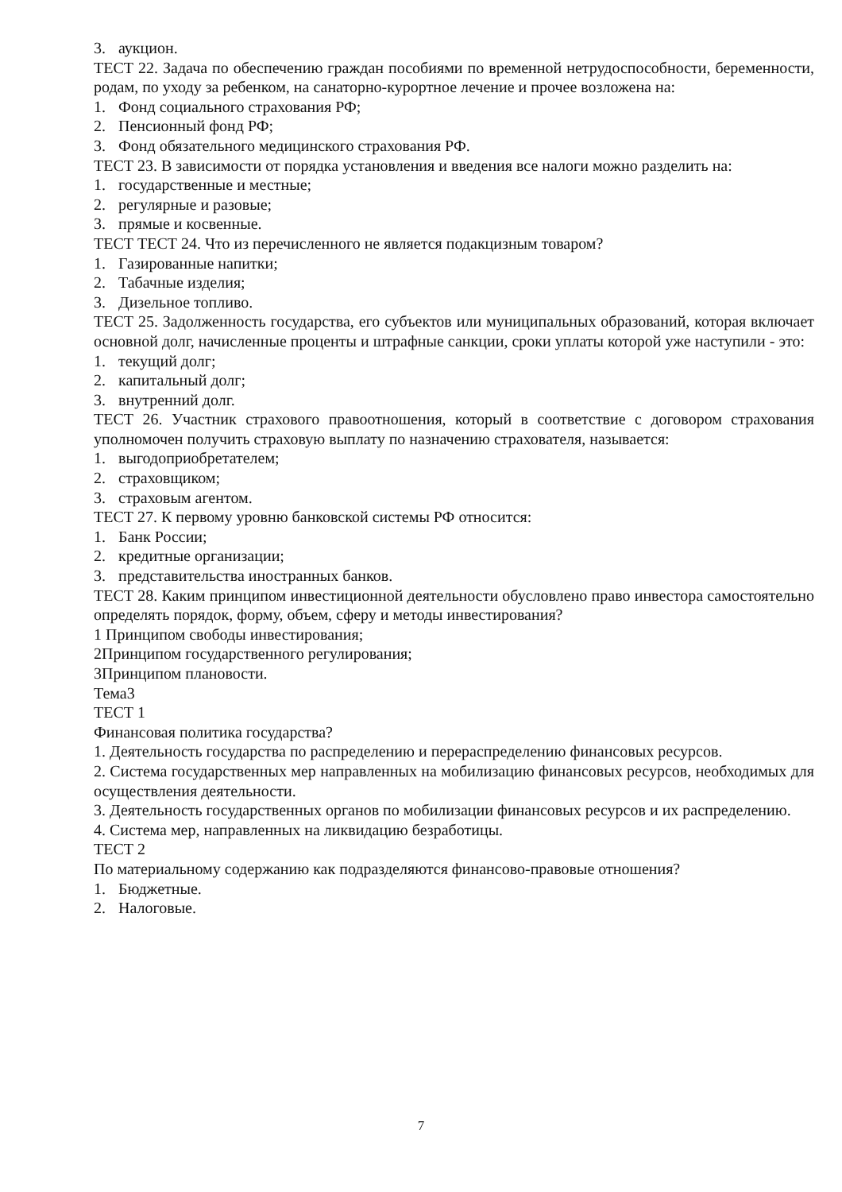3. аукцион.
ТЕСТ 22. Задача по обеспечению граждан пособиями по временной нетрудоспособности, беременности, родам, по уходу за ребенком, на санаторно-курортное лечение и прочее возложена на:
1. Фонд социального страхования РФ;
2. Пенсионный фонд РФ;
3. Фонд обязательного медицинского страхования РФ.
ТЕСТ 23. В зависимости от порядка установления и введения все налоги можно разделить на:
1. государственные и местные;
2. регулярные и разовые;
3. прямые и косвенные.
ТЕСТ ТЕСТ 24. Что из перечисленного не является подакцизным товаром?
1. Газированные напитки;
2. Табачные изделия;
3. Дизельное топливо.
ТЕСТ 25. Задолженность государства, его субъектов или муниципальных образований, которая включает основной долг, начисленные проценты и штрафные санкции, сроки уплаты которой уже наступили - это:
1. текущий долг;
2. капитальный долг;
3. внутренний долг.
ТЕСТ 26. Участник страхового правоотношения, который в соответствие с договором страхования уполномочен получить страховую выплату по назначению страхователя, называется:
1. выгодоприобретателем;
2. страховщиком;
3. страховым агентом.
ТЕСТ 27. К первому уровню банковской системы РФ относится:
1. Банк России;
2. кредитные организации;
3. представительства иностранных банков.
ТЕСТ 28. Каким принципом инвестиционной деятельности обусловлено право инвестора самостоятельно определять порядок, форму, объем, сферу и методы инвестирования?
1 Принципом свободы инвестирования;
2Принципом государственного регулирования;
3Принципом плановости.
Тема3
ТЕСТ 1
Финансовая политика государства?
1. Деятельность государства по распределению и перераспределению финансовых ресурсов.
2. Система государственных мер направленных на мобилизацию финансовых ресурсов, необходимых для осуществления деятельности.
3. Деятельность государственных органов по мобилизации финансовых ресурсов и их распределению.
4. Система мер, направленных на ликвидацию безработицы.
ТЕСТ 2
По материальному содержанию как подразделяются финансово-правовые отношения?
1. Бюджетные.
2. Налоговые.
7